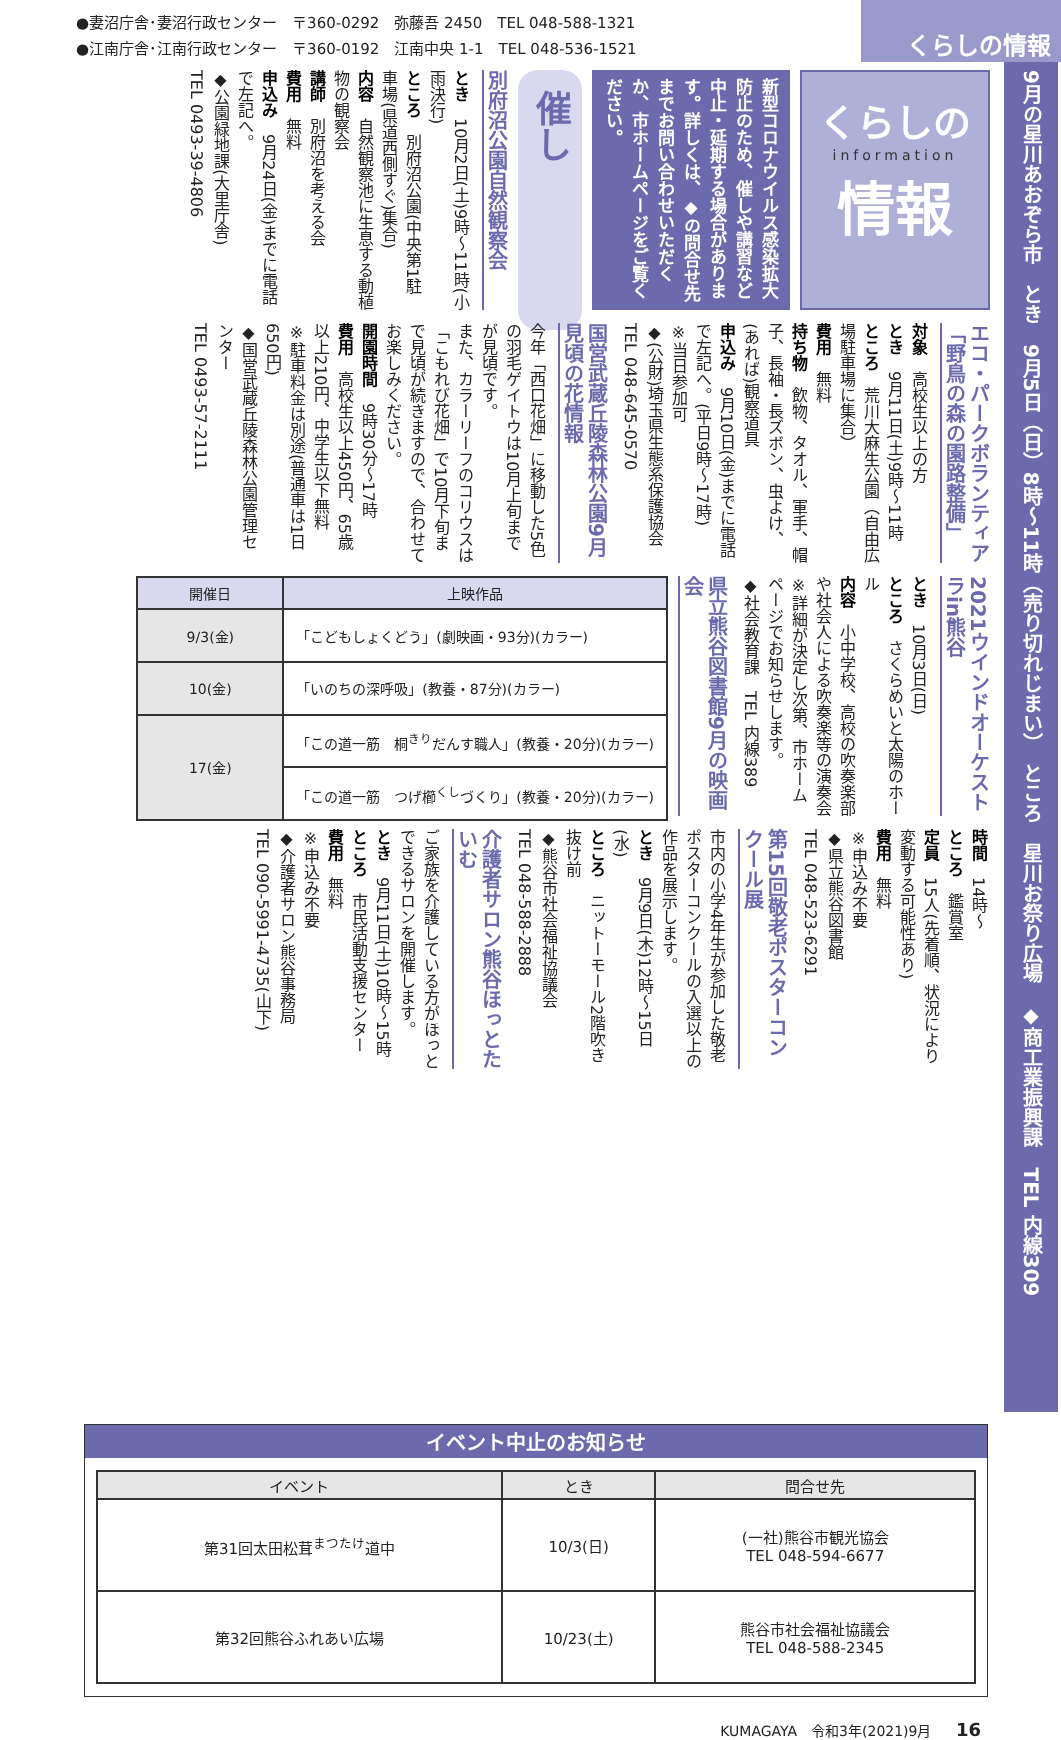●妻沼庁舎･妻沼行政センター　〒360-0292　弥藤吾 2450　TEL 048-588-1321
●江南庁舎･江南行政センター　〒360-0192　江南中央 1-1　TEL 048-536-1521
くらしの情報
9月の星川あおぞら市　とき　9月5日（日）8時～11時（売り切れじまい）　ところ　星川お祭り広場　◆商工業振興課　TEL 内線309
くらしの
information
情報
新型コロナウイルス感染拡大防止のため、催しや講習など中止・延期する場合があります。詳しくは、◆の問合せ先までお問い合わせいただくか、市ホームページをご覧ください。
催し
別府沼公園自然観察会
とき　10月2日(土)9時～11時(小雨決行)
ところ　別府沼公園(中央第1駐車場(県道西側すぐ)集合)
内容　自然観察池に生息する動植物の観察会
講師　別府沼を考える会
費用　無料
申込み　9月24日(金)までに電話で左記へ。
◆公園緑地課(大里庁舎)
TEL 0493-39-4806
エコ・パークボランティア「野鳥の森の園路整備」
対象　高校生以上の方
とき　9月11日(土)9時～11時
ところ　荒川大麻生公園（自由広場駐車場に集合）
費用　無料
持ち物　飲物、タオル、軍手、帽子、長袖・長ズボン、虫よけ、(あれば)観察道具
申込み　9月10日(金)までに電話で左記へ。(平日9時～17時)
※当日参加可
◆(公財)埼玉県生態系保護協会
TEL 048-645-0570
国営武蔵丘陵森林公園9月見頃の花情報
今年「西口花畑」に移動した5色の羽毛ゲイトウは10月上旬までが見頃です。
また、カラーリーフのコリウスは「こもれび花畑」で10月下旬まで見頃が続きますので、合わせてお楽しみください。
開園時間　9時30分～17時
費用　高校生以上450円、65歳以上210円、中学生以下無料
※駐車料金は別途(普通車は1日650円)
◆国営武蔵丘陵森林公園管理センター
TEL 0493-57-2111
2021ウインドオーケストラin熊谷
とき　10月3日(日)
ところ　さくらめいと太陽のホール
内容　小中学校、高校の吹奏楽部や社会人による吹奏楽等の演奏会
※詳細が決定し次第、市ホームページでお知らせします。
◆社会教育課　TEL 内線389
県立熊谷図書館9月の映画会
| 開催日 | 上映作品 |
| --- | --- |
| 9/3(金) | 「こどもしょくどう」(劇映画・93分)(カラー) |
| 10(金) | 「いのちの深呼吸」(教養・87分)(カラー) |
| 17(金) | 「この道一筋 桐<sup>きり</sup>だんす職人」(教養・20分)(カラー) |
| | 「この道一筋 つげ櫛<sup>くし</sup>づくり」(教養・20分)(カラー) |
時間　14時～
ところ　鑑賞室
定員　15人(先着順、状況により変動する可能性あり)
費用　無料
※申込み不要
◆県立熊谷図書館
TEL 048-523-6291
第15回敬老ポスターコンクール展
市内の小学4年生が参加した敬老ポスターコンクールの入選以上の作品を展示します。
とき　9月9日(木)12時～15日(水)
ところ　ニットーモール2階吹き抜け前
◆熊谷市社会福祉協議会
TEL 048-588-2888
介護者サロン熊谷ほっとたいむ
ご家族を介護している方がほっとできるサロンを開催します。
とき　9月11日(土)10時～15時
ところ　市民活動支援センター
費用　無料
※申込み不要
◆介護者サロン熊谷事務局
TEL 090-5991-4735(山下)
イベント中止のお知らせ
| イベント | とき | 問合せ先 |
| --- | --- | --- |
| 第31回太田松茸<sup>まつたけ</sup>道中 | 10/3(日) | (一社)熊谷市観光協会 TEL 048-594-6677 |
| 第32回熊谷ふれあい広場 | 10/23(土) | 熊谷市社会福祉協議会 TEL 048-588-2345 |
KUMAGAYA　令和3年(2021)9月 16